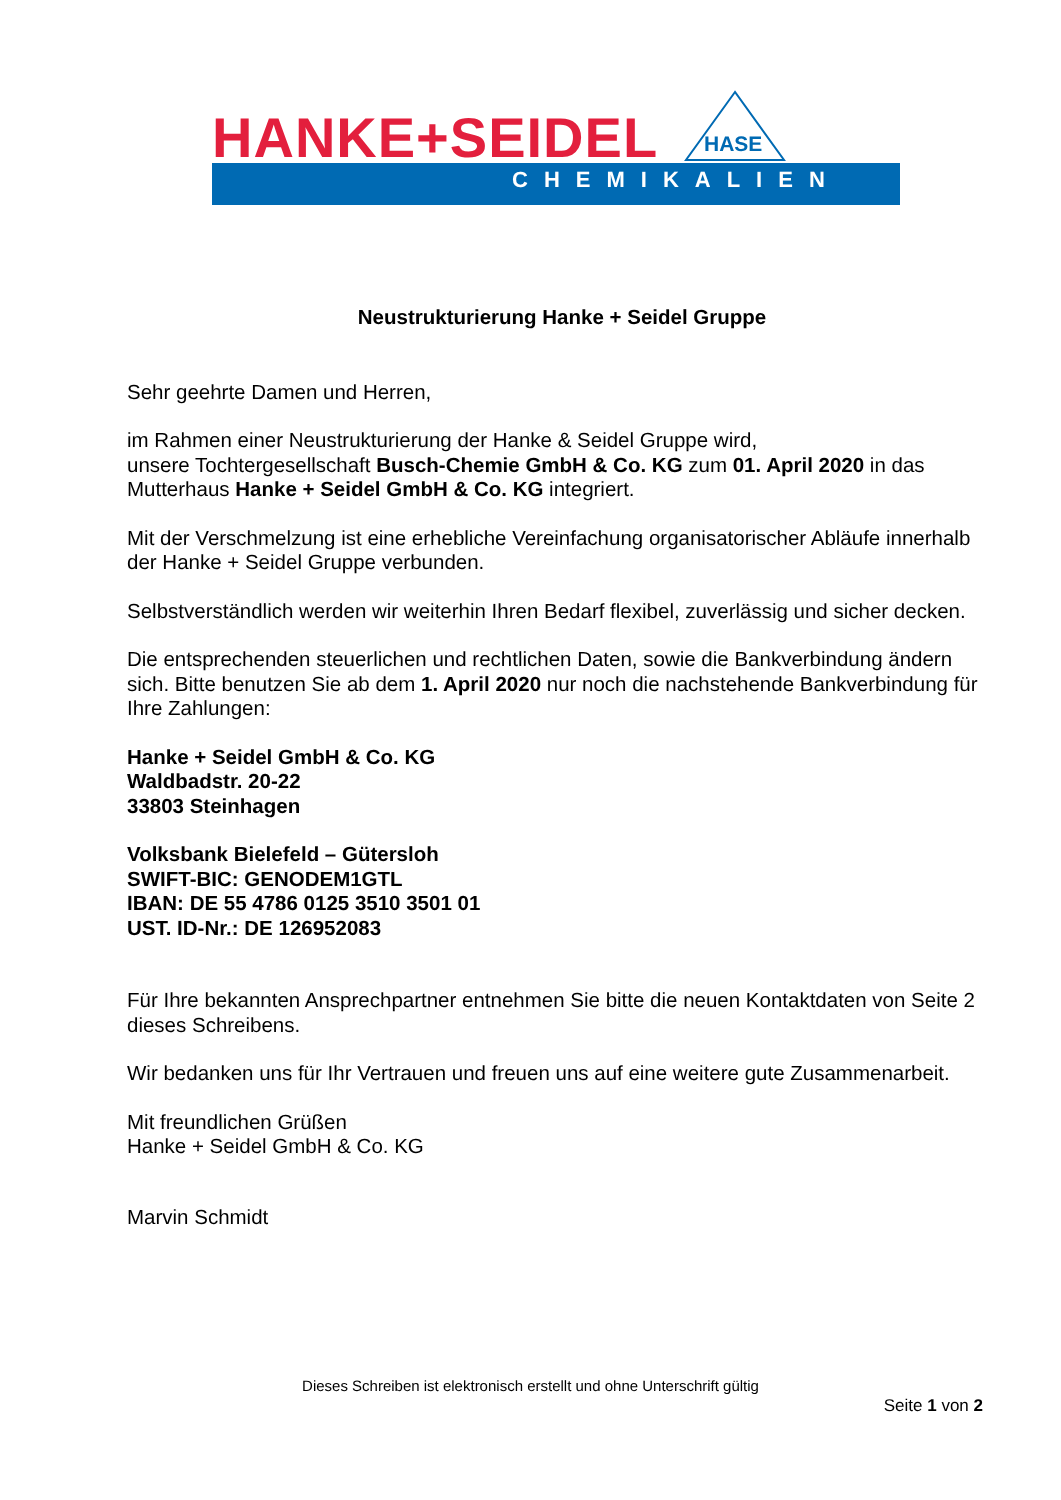HANKE+SEIDEL HASE
CHEMIKALIEN
Neustrukturierung Hanke + Seidel Gruppe
Sehr geehrte Damen und Herren,
im Rahmen einer Neustrukturierung der Hanke & Seidel Gruppe wird,
unsere Tochtergesellschaft Busch-Chemie GmbH & Co. KG zum 01. April 2020 in das Mutterhaus Hanke + Seidel GmbH & Co. KG integriert.
Mit der Verschmelzung ist eine erhebliche Vereinfachung organisatorischer Abläufe innerhalb der Hanke + Seidel Gruppe verbunden.
Selbstverständlich werden wir weiterhin Ihren Bedarf flexibel, zuverlässig und sicher decken.
Die entsprechenden steuerlichen und rechtlichen Daten, sowie die Bankverbindung ändern sich. Bitte benutzen Sie ab dem 1. April 2020 nur noch die nachstehende Bankverbindung für Ihre Zahlungen:
Hanke + Seidel GmbH & Co. KG
Waldbadstr. 20-22
33803 Steinhagen
Volksbank Bielefeld – Gütersloh
SWIFT-BIC: GENODEM1GTL
IBAN: DE 55 4786 0125 3510 3501 01
UST. ID-Nr.: DE 126952083
Für Ihre bekannten Ansprechpartner entnehmen Sie bitte die neuen Kontaktdaten von Seite 2 dieses Schreibens.
Wir bedanken uns für Ihr Vertrauen und freuen uns auf eine weitere gute Zusammenarbeit.
Mit freundlichen Grüßen
Hanke + Seidel GmbH & Co. KG
Marvin Schmidt
Dieses Schreiben ist elektronisch erstellt und ohne Unterschrift gültig
Seite 1 von 2